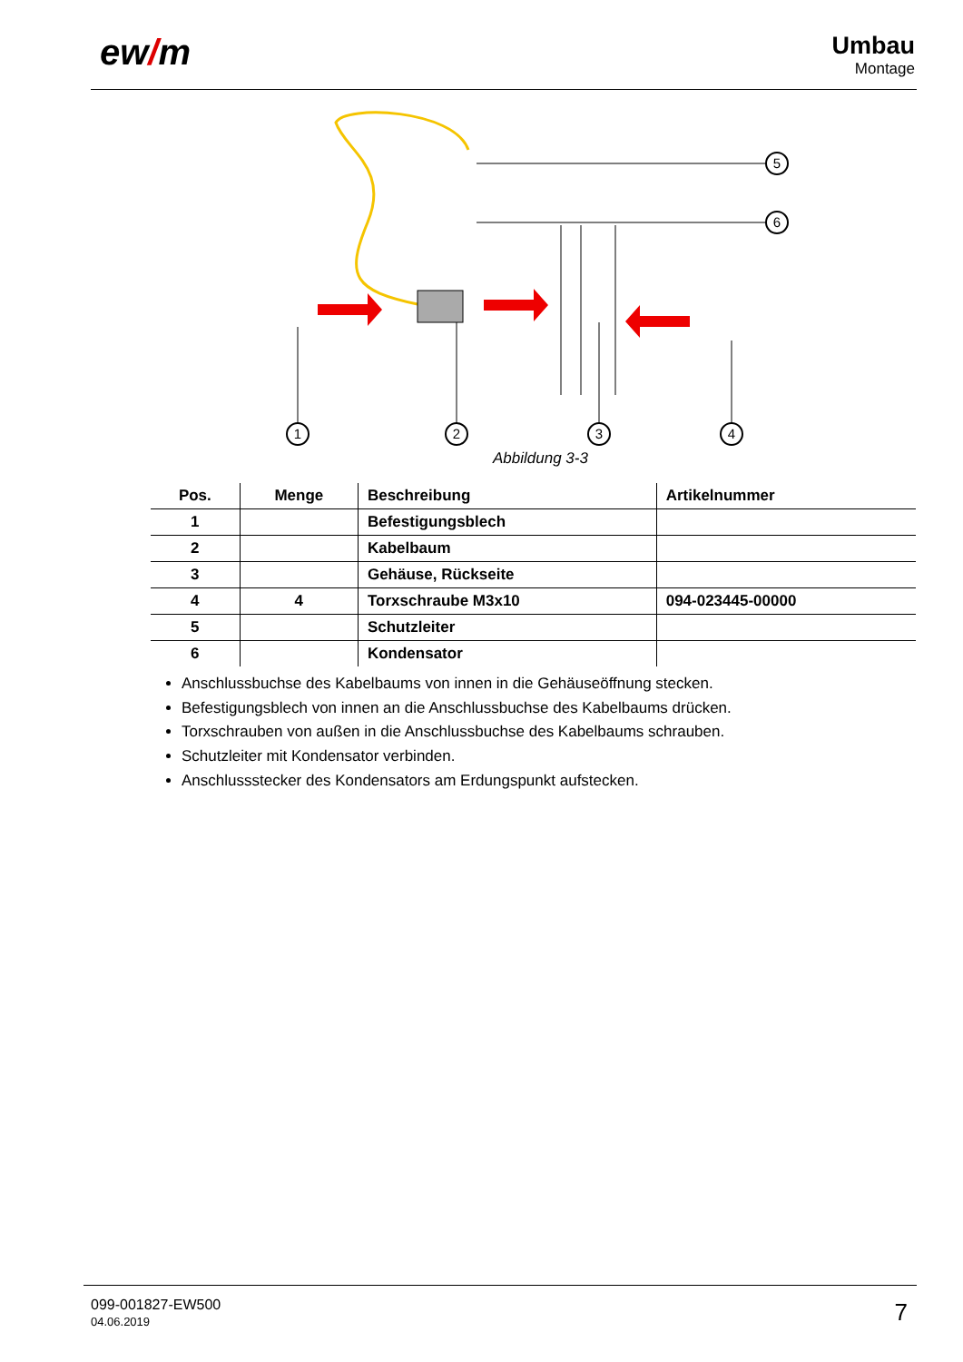ew/m Umbau
Montage
1
2
3
4
5
6
Abbildung 3-3
| Pos. | Menge | Beschreibung | Artikelnummer |
| --- | --- | --- | --- |
| 1 | | Befestigungsblech | |
| 2 | | Kabelbaum | |
| 3 | | Gehäuse, Rückseite | |
| 4 | 4 | Torxschraube M3x10 | 094-023445-00000 |
| 5 | | Schutzleiter | |
| 6 | | Kondensator | |
Anschlussbuchse des Kabelbaums von innen in die Gehäuseöffnung stecken.
Befestigungsblech von innen an die Anschlussbuchse des Kabelbaums drücken.
Torxschrauben von außen in die Anschlussbuchse des Kabelbaums schrauben.
Schutzleiter mit Kondensator verbinden.
Anschlussstecker des Kondensators am Erdungspunkt aufstecken.
099-001827-EW500
04.06.2019
7